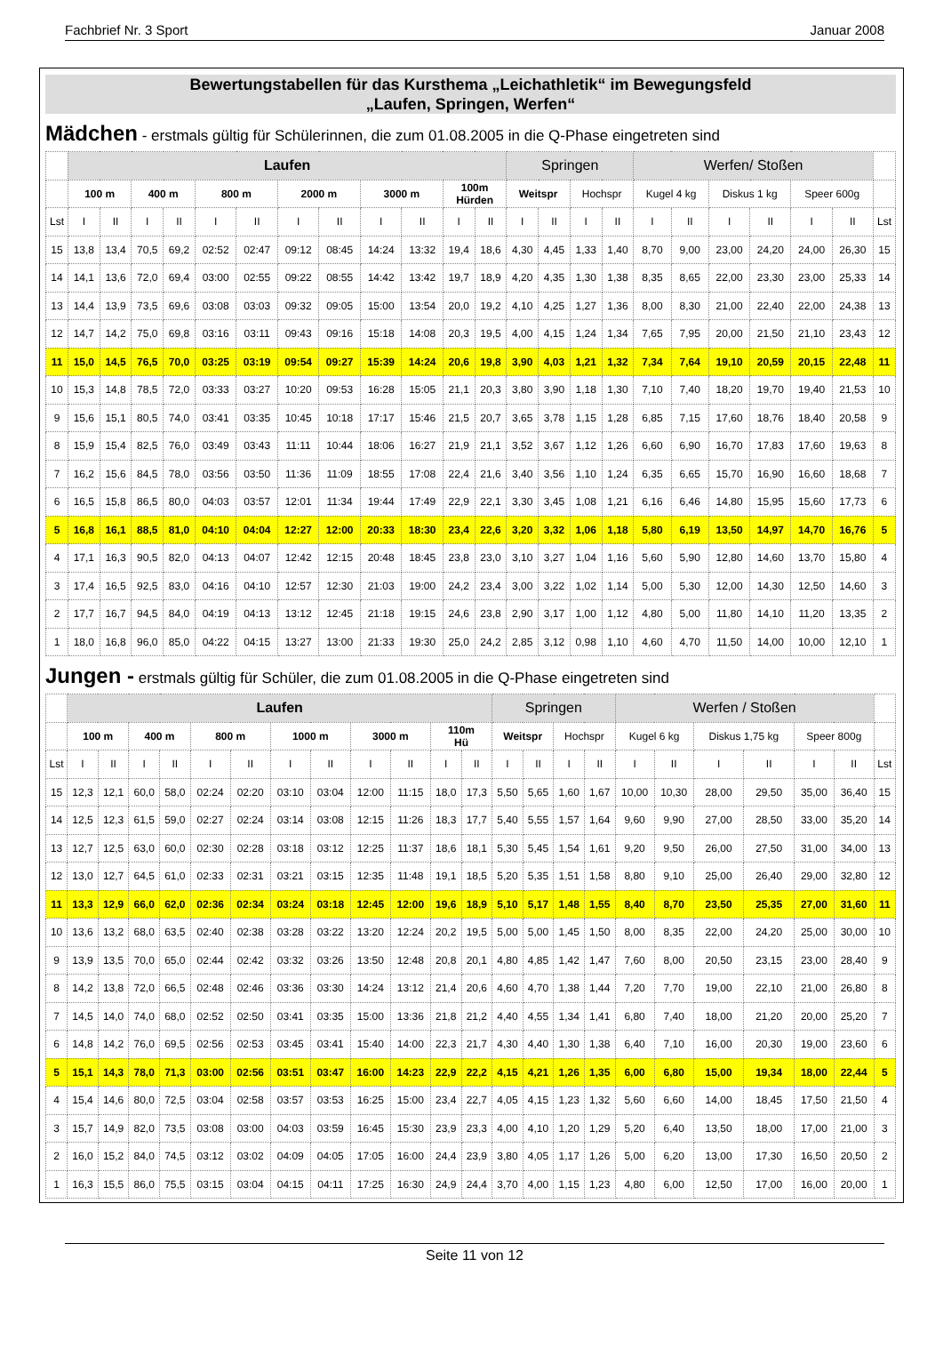Fachbrief Nr. 3 Sport Januar 2008
Bewertungstabellen für das Kursthema „Leichathletik“ im Bewegungsfeld
„Laufen, Springen, Werfen“
Mädchen - erstmals gültig für Schülerinnen, die zum 01.08.2005 in die Q-Phase eingetreten sind
| | Laufen | | | | | | | | | | | | Springen | | | | Werfen/ Stoßen | | | | | | |
| | 100 m | | 400 m | | 800 m | | 2000 m | | 3000 m | | 100m Hürden | | Weitspr | | Hochspr | | Kugel 4 kg | | Diskus 1 kg | | Speer 600g | | |
| Lst | I | II | I | II | I | II | I | II | I | II | I | II | I | II | I | II | I | II | I | II | I | II | Lst |
| 15 | 13,8 | 13,4 | 70,5 | 69,2 | 02:52 | 02:47 | 09:12 | 08:45 | 14:24 | 13:32 | 19,4 | 18,6 | 4,30 | 4,45 | 1,33 | 1,40 | 8,70 | 9,00 | 23,00 | 24,20 | 24,00 | 26,30 | 15 |
| 14 | 14,1 | 13,6 | 72,0 | 69,4 | 03:00 | 02:55 | 09:22 | 08:55 | 14:42 | 13:42 | 19,7 | 18,9 | 4,20 | 4,35 | 1,30 | 1,38 | 8,35 | 8,65 | 22,00 | 23,30 | 23,00 | 25,33 | 14 |
| 13 | 14,4 | 13,9 | 73,5 | 69,6 | 03:08 | 03:03 | 09:32 | 09:05 | 15:00 | 13:54 | 20,0 | 19,2 | 4,10 | 4,25 | 1,27 | 1,36 | 8,00 | 8,30 | 21,00 | 22,40 | 22,00 | 24,38 | 13 |
| 12 | 14,7 | 14,2 | 75,0 | 69,8 | 03:16 | 03:11 | 09:43 | 09:16 | 15:18 | 14:08 | 20,3 | 19,5 | 4,00 | 4,15 | 1,24 | 1,34 | 7,65 | 7,95 | 20,00 | 21,50 | 21,10 | 23,43 | 12 |
| 11 | 15,0 | 14,5 | 76,5 | 70,0 | 03:25 | 03:19 | 09:54 | 09:27 | 15:39 | 14:24 | 20,6 | 19,8 | 3,90 | 4,03 | 1,21 | 1,32 | 7,34 | 7,64 | 19,10 | 20,59 | 20,15 | 22,48 | 11 |
| 10 | 15,3 | 14,8 | 78,5 | 72,0 | 03:33 | 03:27 | 10:20 | 09:53 | 16:28 | 15:05 | 21,1 | 20,3 | 3,80 | 3,90 | 1,18 | 1,30 | 7,10 | 7,40 | 18,20 | 19,70 | 19,40 | 21,53 | 10 |
| 9 | 15,6 | 15,1 | 80,5 | 74,0 | 03:41 | 03:35 | 10:45 | 10:18 | 17:17 | 15:46 | 21,5 | 20,7 | 3,65 | 3,78 | 1,15 | 1,28 | 6,85 | 7,15 | 17,60 | 18,76 | 18,40 | 20,58 | 9 |
| 8 | 15,9 | 15,4 | 82,5 | 76,0 | 03:49 | 03:43 | 11:11 | 10:44 | 18:06 | 16:27 | 21,9 | 21,1 | 3,52 | 3,67 | 1,12 | 1,26 | 6,60 | 6,90 | 16,70 | 17,83 | 17,60 | 19,63 | 8 |
| 7 | 16,2 | 15,6 | 84,5 | 78,0 | 03:56 | 03:50 | 11:36 | 11:09 | 18:55 | 17:08 | 22,4 | 21,6 | 3,40 | 3,56 | 1,10 | 1,24 | 6,35 | 6,65 | 15,70 | 16,90 | 16,60 | 18,68 | 7 |
| 6 | 16,5 | 15,8 | 86,5 | 80,0 | 04:03 | 03:57 | 12:01 | 11:34 | 19:44 | 17:49 | 22,9 | 22,1 | 3,30 | 3,45 | 1,08 | 1,21 | 6,16 | 6,46 | 14,80 | 15,95 | 15,60 | 17,73 | 6 |
| 5 | 16,8 | 16,1 | 88,5 | 81,0 | 04:10 | 04:04 | 12:27 | 12:00 | 20:33 | 18:30 | 23,4 | 22,6 | 3,20 | 3,32 | 1,06 | 1,18 | 5,80 | 6,19 | 13,50 | 14,97 | 14,70 | 16,76 | 5 |
| 4 | 17,1 | 16,3 | 90,5 | 82,0 | 04:13 | 04:07 | 12:42 | 12:15 | 20:48 | 18:45 | 23,8 | 23,0 | 3,10 | 3,27 | 1,04 | 1,16 | 5,60 | 5,90 | 12,80 | 14,60 | 13,70 | 15,80 | 4 |
| 3 | 17,4 | 16,5 | 92,5 | 83,0 | 04:16 | 04:10 | 12:57 | 12:30 | 21:03 | 19:00 | 24,2 | 23,4 | 3,00 | 3,22 | 1,02 | 1,14 | 5,00 | 5,30 | 12,00 | 14,30 | 12,50 | 14,60 | 3 |
| 2 | 17,7 | 16,7 | 94,5 | 84,0 | 04:19 | 04:13 | 13:12 | 12:45 | 21:18 | 19:15 | 24,6 | 23,8 | 2,90 | 3,17 | 1,00 | 1,12 | 4,80 | 5,00 | 11,80 | 14,10 | 11,20 | 13,35 | 2 |
| 1 | 18,0 | 16,8 | 96,0 | 85,0 | 04:22 | 04:15 | 13:27 | 13:00 | 21:33 | 19:30 | 25,0 | 24,2 | 2,85 | 3,12 | 0,98 | 1,10 | 4,60 | 4,70 | 11,50 | 14,00 | 10,00 | 12,10 | 1 |
Jungen - erstmals gültig für Schüler, die zum 01.08.2005 in die Q-Phase eingetreten sind
| | Laufen | | | | | | | | | | | | Springen | | | | Werfen / Stoßen | | | | | | |
| | 100 m | | 400 m | | 800 m | | 1000 m | | 3000 m | | 110m Hü | | Weitspr | | Hochspr | | Kugel 6 kg | | Diskus 1,75 kg | | Speer 800g | | |
| Lst | I | II | I | II | I | II | I | II | I | II | I | II | I | II | I | II | I | II | I | II | I | II | Lst |
| 15 | 12,3 | 12,1 | 60,0 | 58,0 | 02:24 | 02:20 | 03:10 | 03:04 | 12:00 | 11:15 | 18,0 | 17,3 | 5,50 | 5,65 | 1,60 | 1,67 | 10,00 | 10,30 | 28,00 | 29,50 | 35,00 | 36,40 | 15 |
| 14 | 12,5 | 12,3 | 61,5 | 59,0 | 02:27 | 02:24 | 03:14 | 03:08 | 12:15 | 11:26 | 18,3 | 17,7 | 5,40 | 5,55 | 1,57 | 1,64 | 9,60 | 9,90 | 27,00 | 28,50 | 33,00 | 35,20 | 14 |
| 13 | 12,7 | 12,5 | 63,0 | 60,0 | 02:30 | 02:28 | 03:18 | 03:12 | 12:25 | 11:37 | 18,6 | 18,1 | 5,30 | 5,45 | 1,54 | 1,61 | 9,20 | 9,50 | 26,00 | 27,50 | 31,00 | 34,00 | 13 |
| 12 | 13,0 | 12,7 | 64,5 | 61,0 | 02:33 | 02:31 | 03:21 | 03:15 | 12:35 | 11:48 | 19,1 | 18,5 | 5,20 | 5,35 | 1,51 | 1,58 | 8,80 | 9,10 | 25,00 | 26,40 | 29,00 | 32,80 | 12 |
| 11 | 13,3 | 12,9 | 66,0 | 62,0 | 02:36 | 02:34 | 03:24 | 03:18 | 12:45 | 12:00 | 19,6 | 18,9 | 5,10 | 5,17 | 1,48 | 1,55 | 8,40 | 8,70 | 23,50 | 25,35 | 27,00 | 31,60 | 11 |
| 10 | 13,6 | 13,2 | 68,0 | 63,5 | 02:40 | 02:38 | 03:28 | 03:22 | 13:20 | 12:24 | 20,2 | 19,5 | 5,00 | 5,00 | 1,45 | 1,50 | 8,00 | 8,35 | 22,00 | 24,20 | 25,00 | 30,00 | 10 |
| 9 | 13,9 | 13,5 | 70,0 | 65,0 | 02:44 | 02:42 | 03:32 | 03:26 | 13:50 | 12:48 | 20,8 | 20,1 | 4,80 | 4,85 | 1,42 | 1,47 | 7,60 | 8,00 | 20,50 | 23,15 | 23,00 | 28,40 | 9 |
| 8 | 14,2 | 13,8 | 72,0 | 66,5 | 02:48 | 02:46 | 03:36 | 03:30 | 14:24 | 13:12 | 21,4 | 20,6 | 4,60 | 4,70 | 1,38 | 1,44 | 7,20 | 7,70 | 19,00 | 22,10 | 21,00 | 26,80 | 8 |
| 7 | 14,5 | 14,0 | 74,0 | 68,0 | 02:52 | 02:50 | 03:41 | 03:35 | 15:00 | 13:36 | 21,8 | 21,2 | 4,40 | 4,55 | 1,34 | 1,41 | 6,80 | 7,40 | 18,00 | 21,20 | 20,00 | 25,20 | 7 |
| 6 | 14,8 | 14,2 | 76,0 | 69,5 | 02:56 | 02:53 | 03:45 | 03:41 | 15:40 | 14:00 | 22,3 | 21,7 | 4,30 | 4,40 | 1,30 | 1,38 | 6,40 | 7,10 | 16,00 | 20,30 | 19,00 | 23,60 | 6 |
| 5 | 15,1 | 14,3 | 78,0 | 71,3 | 03:00 | 02:56 | 03:51 | 03:47 | 16:00 | 14:23 | 22,9 | 22,2 | 4,15 | 4,21 | 1,26 | 1,35 | 6,00 | 6,80 | 15,00 | 19,34 | 18,00 | 22,44 | 5 |
| 4 | 15,4 | 14,6 | 80,0 | 72,5 | 03:04 | 02:58 | 03:57 | 03:53 | 16:25 | 15:00 | 23,4 | 22,7 | 4,05 | 4,15 | 1,23 | 1,32 | 5,60 | 6,60 | 14,00 | 18,45 | 17,50 | 21,50 | 4 |
| 3 | 15,7 | 14,9 | 82,0 | 73,5 | 03:08 | 03:00 | 04:03 | 03:59 | 16:45 | 15:30 | 23,9 | 23,3 | 4,00 | 4,10 | 1,20 | 1,29 | 5,20 | 6,40 | 13,50 | 18,00 | 17,00 | 21,00 | 3 |
| 2 | 16,0 | 15,2 | 84,0 | 74,5 | 03:12 | 03:02 | 04:09 | 04:05 | 17:05 | 16:00 | 24,4 | 23,9 | 3,80 | 4,05 | 1,17 | 1,26 | 5,00 | 6,20 | 13,00 | 17,30 | 16,50 | 20,50 | 2 |
| 1 | 16,3 | 15,5 | 86,0 | 75,5 | 03:15 | 03:04 | 04:15 | 04:11 | 17:25 | 16:30 | 24,9 | 24,4 | 3,70 | 4,00 | 1,15 | 1,23 | 4,80 | 6,00 | 12,50 | 17,00 | 16,00 | 20,00 | 1 |
Seite 11 von 12